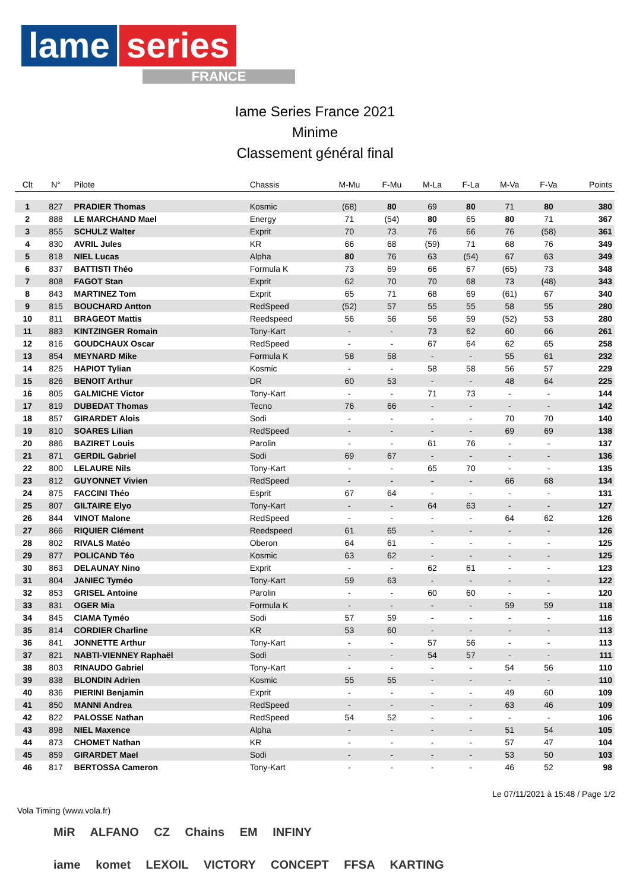lame series
FRANCE
Iame Series France 2021
Minime
Classement général final
| Clt | N° | Pilote | Chassis | M-Mu | F-Mu | M-La | F-La | M-Va | F-Va | Points |
| --- | --- | --- | --- | --- | --- | --- | --- | --- | --- | --- |
| 1 | 827 | PRADIER Thomas | Kosmic | (68) | 80 | 69 | 80 | 71 | 80 | 380 |
| 2 | 888 | LE MARCHAND Mael | Energy | 71 | (54) | 80 | 65 | 80 | 71 | 367 |
| 3 | 855 | SCHULZ Walter | Exprit | 70 | 73 | 76 | 66 | 76 | (58) | 361 |
| 4 | 830 | AVRIL Jules | KR | 66 | 68 | (59) | 71 | 68 | 76 | 349 |
| 5 | 818 | NIEL Lucas | Alpha | 80 | 76 | 63 | (54) | 67 | 63 | 349 |
| 6 | 837 | BATTISTI Théo | Formula K | 73 | 69 | 66 | 67 | (65) | 73 | 348 |
| 7 | 808 | FAGOT Stan | Exprit | 62 | 70 | 70 | 68 | 73 | (48) | 343 |
| 8 | 843 | MARTINEZ Tom | Exprit | 65 | 71 | 68 | 69 | (61) | 67 | 340 |
| 9 | 815 | BOUCHARD Antton | RedSpeed | (52) | 57 | 55 | 55 | 58 | 55 | 280 |
| 10 | 811 | BRAGEOT Mattis | Reedspeed | 56 | 56 | 56 | 59 | (52) | 53 | 280 |
| 11 | 883 | KINTZINGER Romain | Tony-Kart | - | - | 73 | 62 | 60 | 66 | 261 |
| 12 | 816 | GOUDCHAUX Oscar | RedSpeed | - | - | 67 | 64 | 62 | 65 | 258 |
| 13 | 854 | MEYNARD Mike | Formula K | 58 | 58 | - | - | 55 | 61 | 232 |
| 14 | 825 | HAPIOT Tylian | Kosmic | - | - | 58 | 58 | 56 | 57 | 229 |
| 15 | 826 | BENOIT Arthur | DR | 60 | 53 | - | - | 48 | 64 | 225 |
| 16 | 805 | GALMICHE Victor | Tony-Kart | - | - | 71 | 73 | - | - | 144 |
| 17 | 819 | DUBEDAT Thomas | Tecno | 76 | 66 | - | - | - | - | 142 |
| 18 | 857 | GIRARDET Alois | Sodi | - | - | - | - | 70 | 70 | 140 |
| 19 | 810 | SOARES Lilian | RedSpeed | - | - | - | - | 69 | 69 | 138 |
| 20 | 886 | BAZIRET Louis | Parolin | - | - | 61 | 76 | - | - | 137 |
| 21 | 871 | GERDIL Gabriel | Sodi | 69 | 67 | - | - | - | - | 136 |
| 22 | 800 | LELAURE Nils | Tony-Kart | - | - | 65 | 70 | - | - | 135 |
| 23 | 812 | GUYONNET Vivien | RedSpeed | - | - | - | - | 66 | 68 | 134 |
| 24 | 875 | FACCINI Théo | Esprit | 67 | 64 | - | - | - | - | 131 |
| 25 | 807 | GILTAIRE Elyo | Tony-Kart | - | - | 64 | 63 | - | - | 127 |
| 26 | 844 | VINOT Malone | RedSpeed | - | - | - | - | 64 | 62 | 126 |
| 27 | 866 | RIQUIER Clément | Reedspeed | 61 | 65 | - | - | - | - | 126 |
| 28 | 802 | RIVALS Matéo | Oberon | 64 | 61 | - | - | - | - | 125 |
| 29 | 877 | POLICAND Téo | Kosmic | 63 | 62 | - | - | - | - | 125 |
| 30 | 863 | DELAUNAY Nino | Exprit | - | - | 62 | 61 | - | - | 123 |
| 31 | 804 | JANIEC Tyméo | Tony-Kart | 59 | 63 | - | - | - | - | 122 |
| 32 | 853 | GRISEL Antoine | Parolin | - | - | 60 | 60 | - | - | 120 |
| 33 | 831 | OGER Mia | Formula K | - | - | - | - | 59 | 59 | 118 |
| 34 | 845 | CIAMA Tyméo | Sodi | 57 | 59 | - | - | - | - | 116 |
| 35 | 814 | CORDIER Charline | KR | 53 | 60 | - | - | - | - | 113 |
| 36 | 841 | JONNETTE Arthur | Tony-Kart | - | - | 57 | 56 | - | - | 113 |
| 37 | 821 | NABTI-VIENNEY Raphaël | Sodi | - | - | 54 | 57 | - | - | 111 |
| 38 | 803 | RINAUDO Gabriel | Tony-Kart | - | - | - | - | 54 | 56 | 110 |
| 39 | 838 | BLONDIN Adrien | Kosmic | 55 | 55 | - | - | - | - | 110 |
| 40 | 836 | PIERINI Benjamin | Exprit | - | - | - | - | 49 | 60 | 109 |
| 41 | 850 | MANNI Andrea | RedSpeed | - | - | - | - | 63 | 46 | 109 |
| 42 | 822 | PALOSSE Nathan | RedSpeed | 54 | 52 | - | - | - | - | 106 |
| 43 | 898 | NIEL Maxence | Alpha | - | - | - | - | 51 | 54 | 105 |
| 44 | 873 | CHOMET Nathan | KR | - | - | - | - | 57 | 47 | 104 |
| 45 | 859 | GIRARDET Mael | Sodi | - | - | - | - | 53 | 50 | 103 |
| 46 | 817 | BERTOSSA Cameron | Tony-Kart | - | - | - | - | 46 | 52 | 98 |
Le 07/11/2021 à 15:48 / Page 1/2
Vola Timing (www.vola.fr)
MiR ALFANO CZ Chains EM INFINY
iame komet LEXOIL VICTORY CONCEPT FFSA KARTING